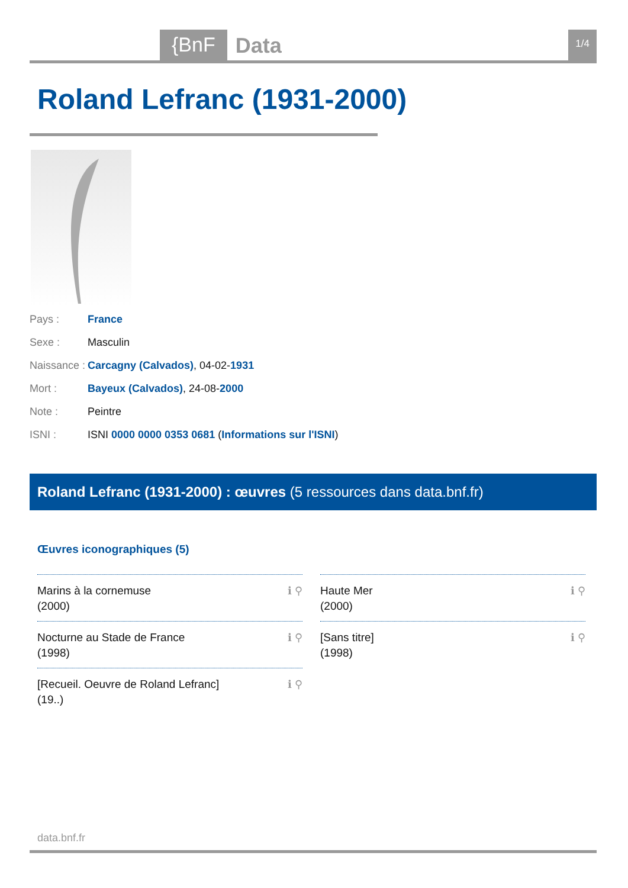{BnF Data 1/4
Roland Lefranc (1931-2000)
Pays : France
Sexe : Masculin
Naissance : Carcagny (Calvados), 04-02-1931
Mort : Bayeux (Calvados), 24-08-2000
Note : Peintre
ISNI : ISNI 0000 0000 0353 0681 (Informations sur l'ISNI)
Roland Lefranc (1931-2000) : œuvres (5 ressources dans data.bnf.fr)
Œuvres iconographiques (5)
Marins à la cornemuse
(2000) ℹ ⚲
Haute Mer
(2000) ℹ ⚲
Nocturne au Stade de France
(1998) ℹ ⚲
[Sans titre]
(1998) ℹ ⚲
[Recueil. Oeuvre de Roland Lefranc]
(19..) ℹ ⚲
data.bnf.fr